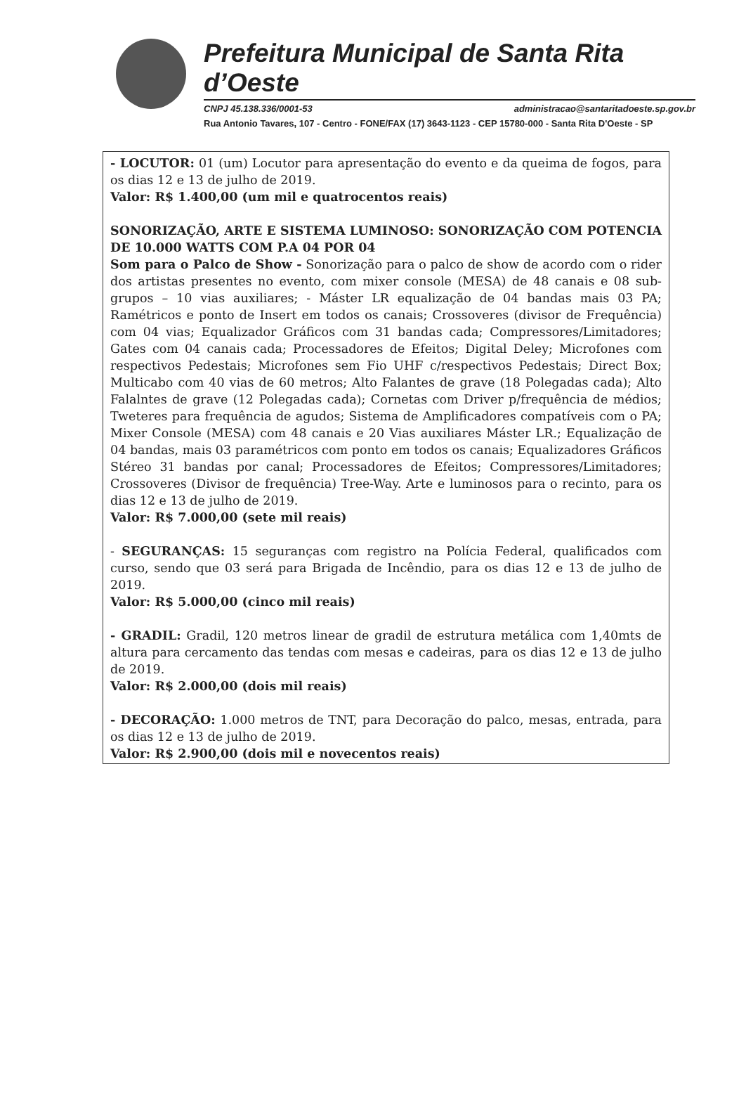Prefeitura Municipal de Santa Rita d’Oeste
CNPJ 45.138.336/0001-53 administracao@santaritadoeste.sp.gov.br
Rua Antonio Tavares, 107 - Centro - FONE/FAX (17) 3643-1123 - CEP 15780-000 - Santa Rita D'Oeste - SP
- LOCUTOR: 01 (um) Locutor para apresentação do evento e da queima de fogos, para os dias 12 e 13 de julho de 2019.
Valor: R$ 1.400,00 (um mil e quatrocentos reais)
SONORIZAÇÃO, ARTE E SISTEMA LUMINOSO: SONORIZAÇÃO COM POTENCIA DE 10.000 WATTS COM P.A 04 POR 04
Som para o Palco de Show - Sonorização para o palco de show de acordo com o rider dos artistas presentes no evento, com mixer console (MESA) de 48 canais e 08 sub-grupos – 10 vias auxiliares; - Máster LR equalização de 04 bandas mais 03 PA; Ramétricos e ponto de Insert em todos os canais; Crossoveres (divisor de Frequência) com 04 vias; Equalizador Gráficos com 31 bandas cada; Compressores/Limitadores; Gates com 04 canais cada; Processadores de Efeitos; Digital Deley; Microfones com respectivos Pedestais; Microfones sem Fio UHF c/respectivos Pedestais; Direct Box; Multicabo com 40 vias de 60 metros; Alto Falantes de grave (18 Polegadas cada); Alto Falalntes de grave (12 Polegadas cada); Cornetas com Driver p/frequência de médios; Tweteres para frequência de agudos; Sistema de Amplificadores compatíveis com o PA; Mixer Console (MESA) com 48 canais e 20 Vias auxiliares Máster LR.; Equalização de 04 bandas, mais 03 paramétricos com ponto em todos os canais; Equalizadores Gráficos Stéreo 31 bandas por canal; Processadores de Efeitos; Compressores/Limitadores; Crossoveres (Divisor de frequência) Tree-Way. Arte e luminosos para o recinto, para os dias 12 e 13 de julho de 2019.
Valor: R$ 7.000,00 (sete mil reais)
- SEGURANÇAS: 15 seguranças com registro na Polícia Federal, qualificados com curso, sendo que 03 será para Brigada de Incêndio, para os dias 12 e 13 de julho de 2019.
Valor: R$ 5.000,00 (cinco mil reais)
- GRADIL: Gradil, 120 metros linear de gradil de estrutura metálica com 1,40mts de altura para cercamento das tendas com mesas e cadeiras, para os dias 12 e 13 de julho de 2019.
Valor: R$ 2.000,00 (dois mil reais)
- DECORAÇÃO: 1.000 metros de TNT, para Decoração do palco, mesas, entrada, para os dias 12 e 13 de julho de 2019.
Valor: R$ 2.900,00 (dois mil e novecentos reais)